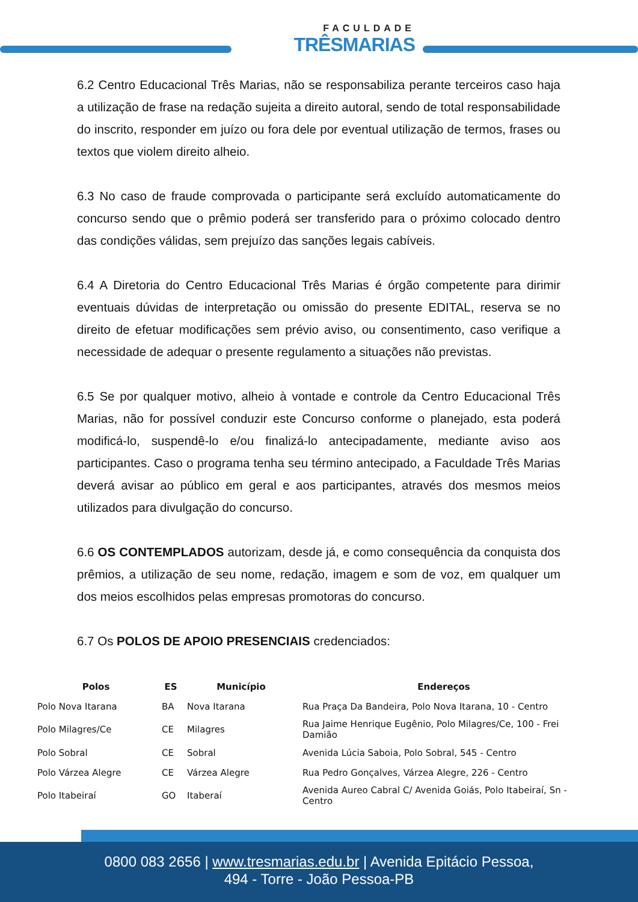FACULDADE
TRÊSMARIAS
6.2 Centro Educacional Três Marias, não se responsabiliza perante terceiros caso haja a utilização de frase na redação sujeita a direito autoral, sendo de total responsabilidade do inscrito, responder em juízo ou fora dele por eventual utilização de termos, frases ou textos que violem direito alheio.
6.3 No caso de fraude comprovada o participante será excluído automaticamente do concurso sendo que o prêmio poderá ser transferido para o próximo colocado dentro das condições válidas, sem prejuízo das sanções legais cabíveis.
6.4 A Diretoria do Centro Educacional Três Marias é órgão competente para dirimir eventuais dúvidas de interpretação ou omissão do presente EDITAL, reserva se no direito de efetuar modificações sem prévio aviso, ou consentimento, caso verifique a necessidade de adequar o presente regulamento a situações não previstas.
6.5 Se por qualquer motivo, alheio à vontade e controle da Centro Educacional Três Marias, não for possível conduzir este Concurso conforme o planejado, esta poderá modificá-lo, suspendê-lo e/ou finalizá-lo antecipadamente, mediante aviso aos participantes. Caso o programa tenha seu término antecipado, a Faculdade Três Marias deverá avisar ao público em geral e aos participantes, através dos mesmos meios utilizados para divulgação do concurso.
6.6 OS CONTEMPLADOS autorizam, desde já, e como consequência da conquista dos prêmios, a utilização de seu nome, redação, imagem e som de voz, em qualquer um dos meios escolhidos pelas empresas promotoras do concurso.
6.7 Os POLOS DE APOIO PRESENCIAIS credenciados:
| Polos | ES | Município | Endereços |
| --- | --- | --- | --- |
| Polo Nova Itarana | BA | Nova Itarana | Rua Praça Da Bandeira, Polo Nova Itarana, 10 - Centro |
| Polo Milagres/Ce | CE | Milagres | Rua Jaime Henrique Eugênio, Polo Milagres/Ce, 100 - Frei Damião |
| Polo Sobral | CE | Sobral | Avenida Lúcia Saboia, Polo Sobral, 545 - Centro |
| Polo Várzea Alegre | CE | Várzea Alegre | Rua Pedro Gonçalves, Várzea Alegre, 226 - Centro |
| Polo Itabeiraí | GO | Itaberaí | Avenida Aureo Cabral C/ Avenida Goiás, Polo Itabeiraí, Sn - Centro |
0800 083 2656 | www.tresmarias.edu.br | Avenida Epitácio Pessoa,
494 - Torre - João Pessoa-PB